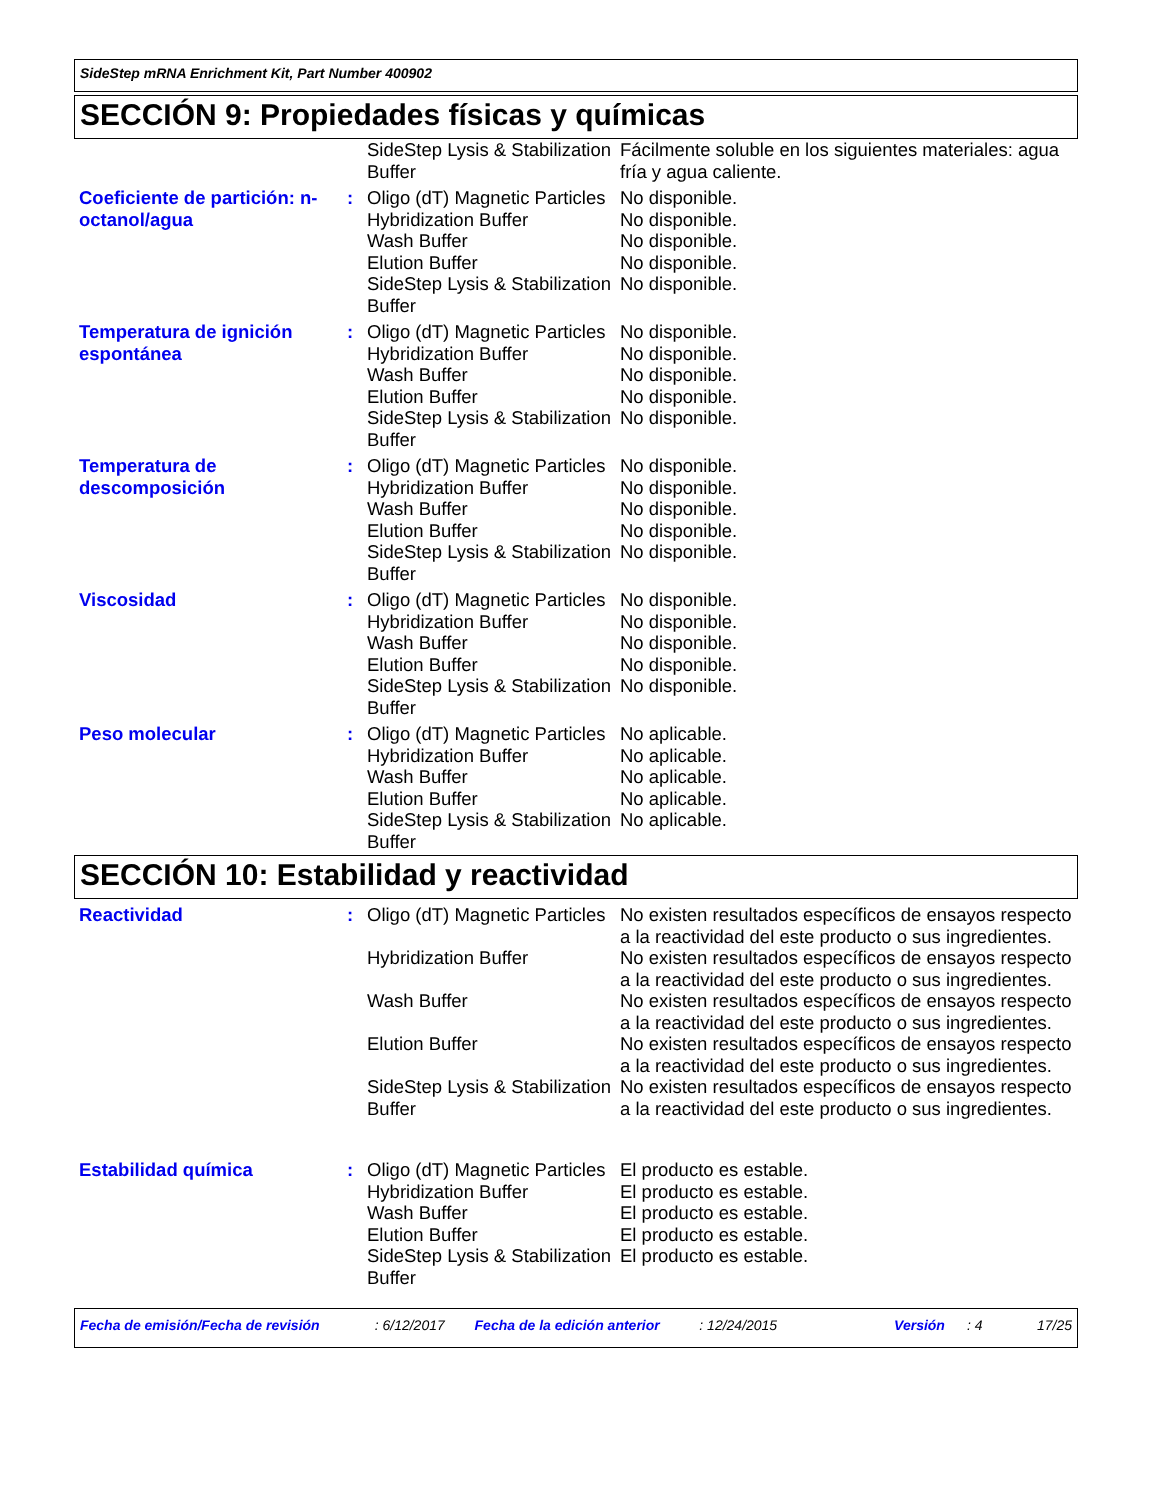SideStep mRNA Enrichment Kit, Part Number 400902
SECCIÓN 9: Propiedades físicas y químicas
| | | SideStep Lysis & Stabilization Buffer | Fácilmente soluble en los siguientes materiales: agua fría y agua caliente. |
| Coeficiente de partición: n-octanol/agua | : | Oligo (dT) Magnetic Particles Hybridization Buffer Wash Buffer Elution Buffer SideStep Lysis & Stabilization Buffer | No disponible. No disponible. No disponible. No disponible. No disponible. |
| Temperatura de ignición espontánea | : | Oligo (dT) Magnetic Particles Hybridization Buffer Wash Buffer Elution Buffer SideStep Lysis & Stabilization Buffer | No disponible. No disponible. No disponible. No disponible. No disponible. |
| Temperatura de descomposición | : | Oligo (dT) Magnetic Particles Hybridization Buffer Wash Buffer Elution Buffer SideStep Lysis & Stabilization Buffer | No disponible. No disponible. No disponible. No disponible. No disponible. |
| Viscosidad | : | Oligo (dT) Magnetic Particles Hybridization Buffer Wash Buffer Elution Buffer SideStep Lysis & Stabilization Buffer | No disponible. No disponible. No disponible. No disponible. No disponible. |
| Peso molecular | : | Oligo (dT) Magnetic Particles Hybridization Buffer Wash Buffer Elution Buffer SideStep Lysis & Stabilization Buffer | No aplicable. No aplicable. No aplicable. No aplicable. No aplicable. |
SECCIÓN 10: Estabilidad y reactividad
| Reactividad | : | Oligo (dT) Magnetic Particles | No existen resultados específicos de ensayos respecto a la reactividad del este producto o sus ingredientes. |
| | | Hybridization Buffer | No existen resultados específicos de ensayos respecto a la reactividad del este producto o sus ingredientes. |
| | | Wash Buffer | No existen resultados específicos de ensayos respecto a la reactividad del este producto o sus ingredientes. |
| | | Elution Buffer | No existen resultados específicos de ensayos respecto a la reactividad del este producto o sus ingredientes. |
| | | SideStep Lysis & Stabilization Buffer | No existen resultados específicos de ensayos respecto a la reactividad del este producto o sus ingredientes. |
| Estabilidad química | : | Oligo (dT) Magnetic Particles Hybridization Buffer Wash Buffer Elution Buffer SideStep Lysis & Stabilization Buffer | El producto es estable. El producto es estable. El producto es estable. El producto es estable. El producto es estable. |
Fecha de emisión/Fecha de revisión: 6/12/2017 Fecha de la edición anterior: 12/24/2015 Versión: 4 17/25